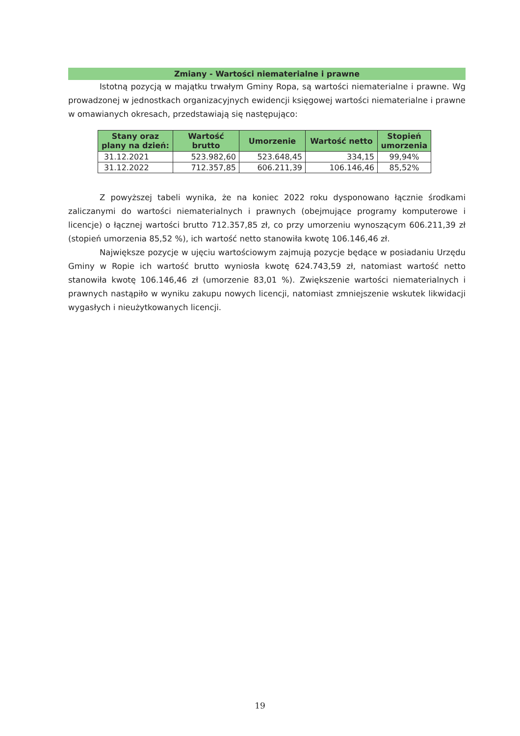Zmiany - Wartości niematerialne i prawne
Istotną pozycją w majątku trwałym Gminy Ropa, są wartości niematerialne i prawne. Wg prowadzonej w jednostkach organizacyjnych ewidencji księgowej wartości niematerialne i prawne w omawianych okresach, przedstawiają się następująco:
| Stany oraz plany na dzień: | Wartość brutto | Umorzenie | Wartość netto | Stopień umorzenia |
| --- | --- | --- | --- | --- |
| 31.12.2021 | 523.982,60 | 523.648,45 | 334,15 | 99,94% |
| 31.12.2022 | 712.357,85 | 606.211,39 | 106.146,46 | 85,52% |
Z powyższej tabeli wynika, że na koniec 2022 roku dysponowano łącznie środkami zaliczanymi do wartości niematerialnych i prawnych (obejmujące programy komputerowe i licencje) o łącznej wartości brutto 712.357,85 zł, co przy umorzeniu wynoszącym 606.211,39 zł (stopień umorzenia 85,52 %), ich wartość netto stanowiła kwotę 106.146,46 zł.
Największe pozycje w ujęciu wartościowym zajmują pozycje będące w posiadaniu Urzędu Gminy w Ropie ich wartość brutto wyniosła kwotę 624.743,59 zł, natomiast wartość netto stanowiła kwotę 106.146,46 zł (umorzenie 83,01 %). Zwiększenie wartości niematerialnych i prawnych nastąpiło w wyniku zakupu nowych licencji, natomiast zmniejszenie wskutek likwidacji wygasłych i nieużytkowanych licencji.
19